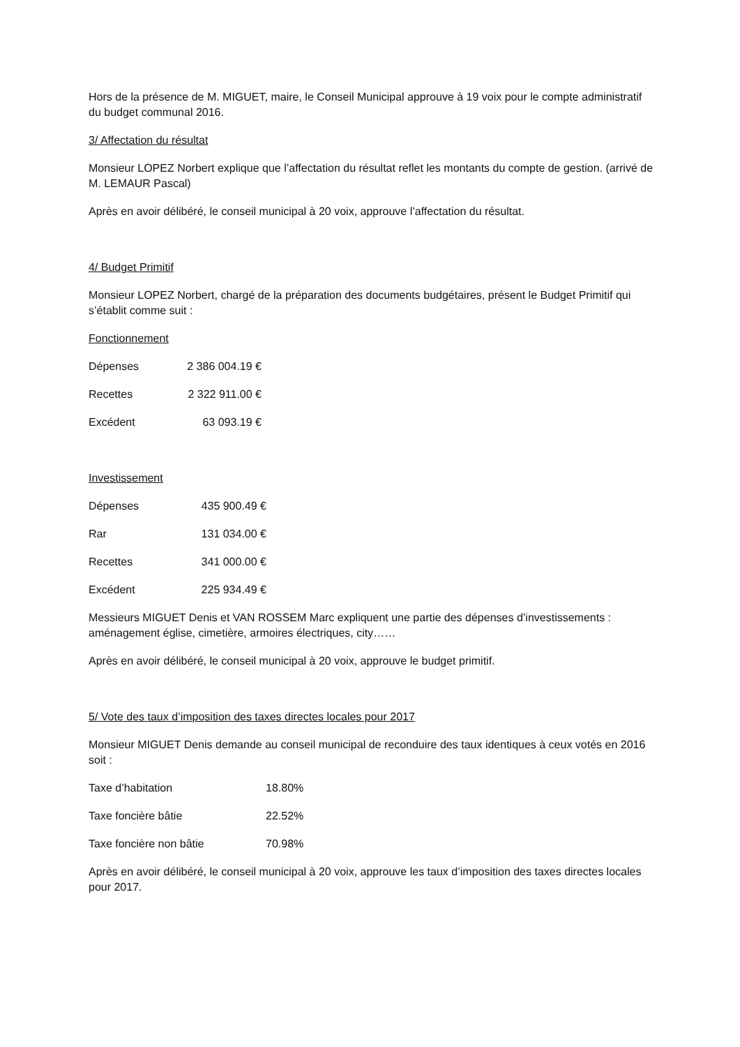Hors de la présence de M. MIGUET, maire, le Conseil Municipal approuve à 19 voix pour le compte administratif du budget communal 2016.
3/ Affectation du résultat
Monsieur LOPEZ Norbert explique que l’affectation du résultat reflet les montants du compte de gestion. (arrivé de M. LEMAUR Pascal)
Après en avoir délibéré, le conseil municipal à 20 voix, approuve l’affectation du résultat.
4/ Budget Primitif
Monsieur LOPEZ Norbert, chargé de la préparation des documents budgétaires, présent le Budget Primitif qui s’établit comme suit :
Fonctionnement
| Dépenses | 2 386 004.19 € |
| Recettes | 2 322 911.00 € |
| Excédent | 63 093.19 € |
Investissement
| Dépenses | 435 900.49 € |
| Rar | 131 034.00 € |
| Recettes | 341 000.00 € |
| Excédent | 225 934.49 € |
Messieurs MIGUET Denis et VAN ROSSEM Marc expliquent une partie des dépenses d’investissements : aménagement église, cimetière, armoires électriques, city……
Après en avoir délibéré, le conseil municipal à 20 voix, approuve le budget primitif.
5/ Vote des taux d’imposition des taxes directes locales pour 2017
Monsieur MIGUET Denis demande au conseil municipal de reconduire des taux identiques à ceux votés en 2016 soit :
| Taxe d’habitation | 18.80% |
| Taxe foncière bâtie | 22.52% |
| Taxe foncière non bâtie | 70.98% |
Après en avoir délibéré, le conseil municipal à 20 voix, approuve les taux d’imposition des taxes directes locales pour 2017.